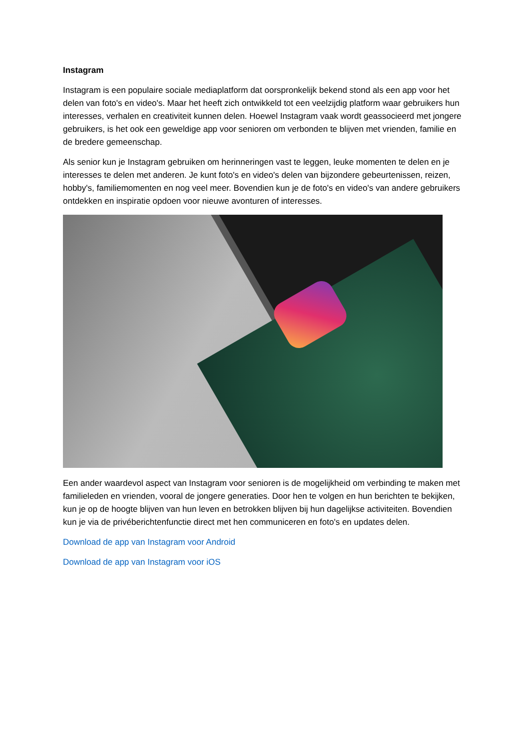Instagram
Instagram is een populaire sociale mediaplatform dat oorspronkelijk bekend stond als een app voor het delen van foto's en video's. Maar het heeft zich ontwikkeld tot een veelzijdig platform waar gebruikers hun interesses, verhalen en creativiteit kunnen delen. Hoewel Instagram vaak wordt geassocieerd met jongere gebruikers, is het ook een geweldige app voor senioren om verbonden te blijven met vrienden, familie en de bredere gemeenschap.
Als senior kun je Instagram gebruiken om herinneringen vast te leggen, leuke momenten te delen en je interesses te delen met anderen. Je kunt foto's en video's delen van bijzondere gebeurtenissen, reizen, hobby's, familiemomenten en nog veel meer. Bovendien kun je de foto's en video's van andere gebruikers ontdekken en inspiratie opdoen voor nieuwe avonturen of interesses.
Een ander waardevol aspect van Instagram voor senioren is de mogelijkheid om verbinding te maken met familieleden en vrienden, vooral de jongere generaties. Door hen te volgen en hun berichten te bekijken, kun je op de hoogte blijven van hun leven en betrokken blijven bij hun dagelijkse activiteiten. Bovendien kun je via de privéberichtenfunctie direct met hen communiceren en foto's en updates delen.
Download de app van Instagram voor Android
Download de app van Instagram voor iOS